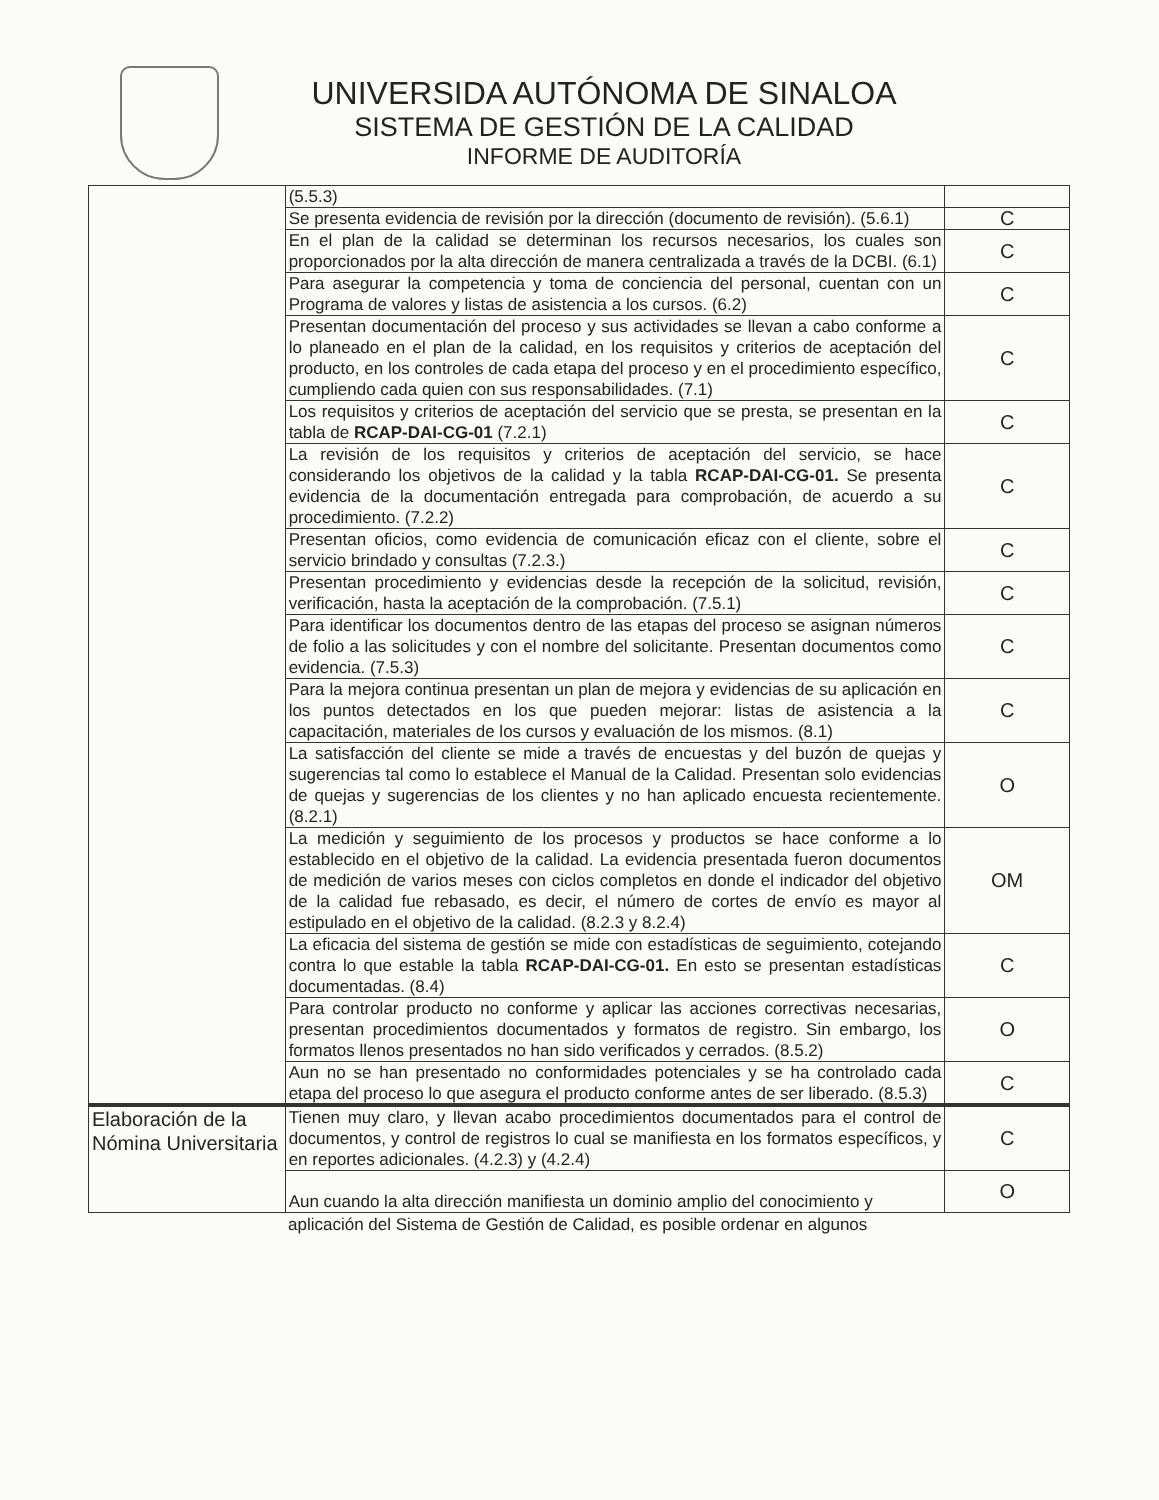UNIVERSIDA AUTÓNOMA DE SINALOA
SISTEMA DE GESTIÓN DE LA CALIDAD
INFORME DE AUDITORÍA
| | (5.5.3) | |
| | Se presenta evidencia de revisión por la dirección (documento de revisión). (5.6.1) | C |
| | En el plan de la calidad se determinan los recursos necesarios, los cuales son proporcionados por la alta dirección de manera centralizada a través de la DCBI. (6.1) | C |
| | Para asegurar la competencia y toma de conciencia del personal, cuentan con un Programa de valores y listas de asistencia a los cursos. (6.2) | C |
| | Presentan documentación del proceso y sus actividades se llevan a cabo conforme a lo planeado en el plan de la calidad, en los requisitos y criterios de aceptación del producto, en los controles de cada etapa del proceso y en el procedimiento específico, cumpliendo cada quien con sus responsabilidades. (7.1) | C |
| | Los requisitos y criterios de aceptación del servicio que se presta, se presentan en la tabla de RCAP-DAI-CG-01 (7.2.1) | C |
| | La revisión de los requisitos y criterios de aceptación del servicio, se hace considerando los objetivos de la calidad y la tabla RCAP-DAI-CG-01. Se presenta evidencia de la documentación entregada para comprobación, de acuerdo a su procedimiento. (7.2.2) | C |
| | Presentan oficios, como evidencia de comunicación eficaz con el cliente, sobre el servicio brindado y consultas (7.2.3.) | C |
| | Presentan procedimiento y evidencias desde la recepción de la solicitud, revisión, verificación, hasta la aceptación de la comprobación. (7.5.1) | C |
| | Para identificar los documentos dentro de las etapas del proceso se asignan números de folio a las solicitudes y con el nombre del solicitante. Presentan documentos como evidencia. (7.5.3) | C |
| | Para la mejora continua presentan un plan de mejora y evidencias de su aplicación en los puntos detectados en los que pueden mejorar: listas de asistencia a la capacitación, materiales de los cursos y evaluación de los mismos. (8.1) | C |
| | La satisfacción del cliente se mide a través de encuestas y del buzón de quejas y sugerencias tal como lo establece el Manual de la Calidad. Presentan solo evidencias de quejas y sugerencias de los clientes y no han aplicado encuesta recientemente. (8.2.1) | O |
| | La medición y seguimiento de los procesos y productos se hace conforme a lo establecido en el objetivo de la calidad. La evidencia presentada fueron documentos de medición de varios meses con ciclos completos en donde el indicador del objetivo de la calidad fue rebasado, es decir, el número de cortes de envío es mayor al estipulado en el objetivo de la calidad. (8.2.3 y 8.2.4) | OM |
| | La eficacia del sistema de gestión se mide con estadísticas de seguimiento, cotejando contra lo que estable la tabla RCAP-DAI-CG-01. En esto se presentan estadísticas documentadas. (8.4) | C |
| | Para controlar producto no conforme y aplicar las acciones correctivas necesarias, presentan procedimientos documentados y formatos de registro. Sin embargo, los formatos llenos presentados no han sido verificados y cerrados. (8.5.2) | O |
| | Aun no se han presentado no conformidades potenciales y se ha controlado cada etapa del proceso lo que asegura el producto conforme antes de ser liberado. (8.5.3) | C |
| Elaboración de la Nómina Universitaria | Tienen muy claro, y llevan acabo procedimientos documentados para el control de documentos, y control de registros lo cual se manifiesta en los formatos específicos, y en reportes adicionales. (4.2.3) y (4.2.4) | C |
| | Aun cuando la alta dirección manifiesta un dominio amplio del conocimiento y | O |
aplicación del Sistema de Gestión de Calidad, es posible ordenar en algunos